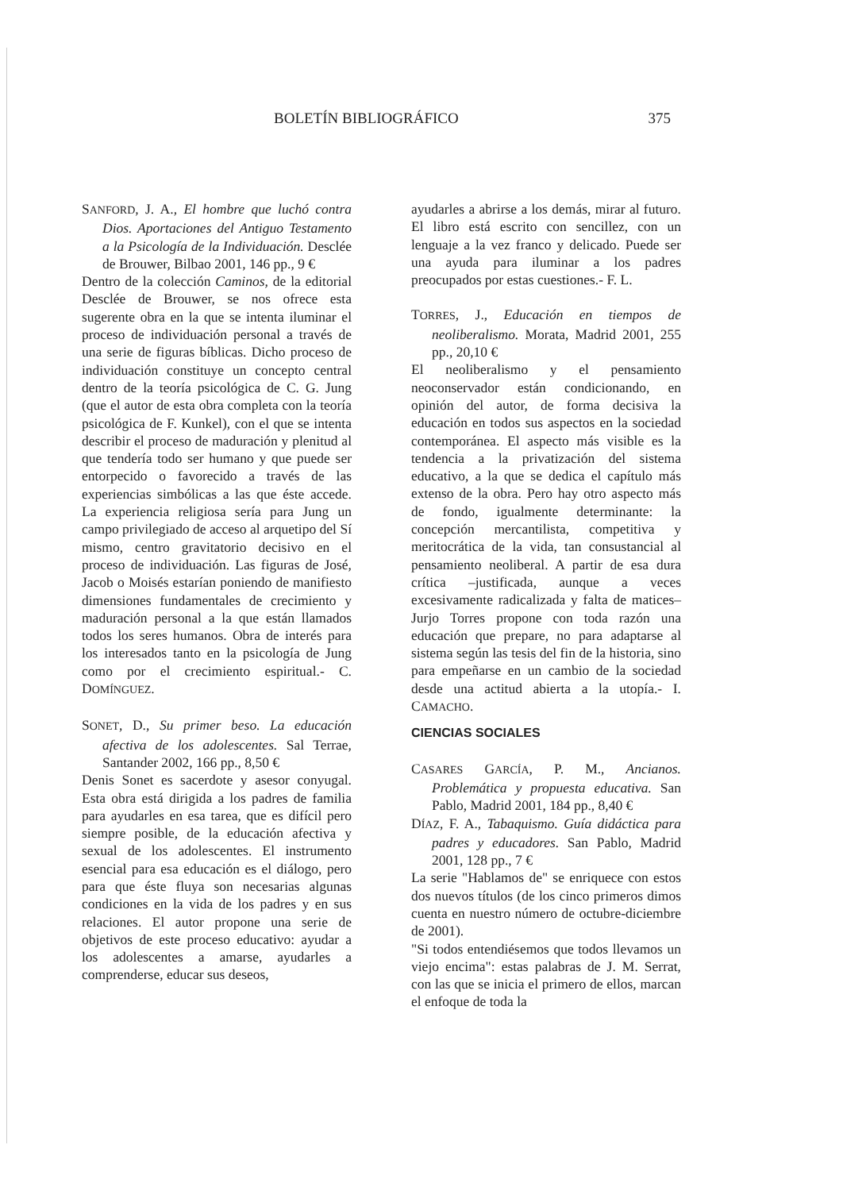BOLETÍN BIBLIOGRÁFICO 375
SANFORD, J. A., El hombre que luchó contra Dios. Aportaciones del Antiguo Testamento a la Psicología de la Individuación. Desclée de Brouwer, Bilbao 2001, 146 pp., 9 €
Dentro de la colección Caminos, de la editorial Desclée de Brouwer, se nos ofrece esta sugerente obra en la que se intenta iluminar el proceso de individuación personal a través de una serie de figuras bíblicas. Dicho proceso de individuación constituye un concepto central dentro de la teoría psicológica de C. G. Jung (que el autor de esta obra completa con la teoría psicológica de F. Kunkel), con el que se intenta describir el proceso de maduración y plenitud al que tendería todo ser humano y que puede ser entorpecido o favorecido a través de las experiencias simbólicas a las que éste accede. La experiencia religiosa sería para Jung un campo privilegiado de acceso al arquetipo del Sí mismo, centro gravitatorio decisivo en el proceso de individuación. Las figuras de José, Jacob o Moisés estarían poniendo de manifiesto dimensiones fundamentales de crecimiento y maduración personal a la que están llamados todos los seres humanos. Obra de interés para los interesados tanto en la psicología de Jung como por el crecimiento espiritual.- C. DOMÍNGUEZ.
SONET, D., Su primer beso. La educación afectiva de los adolescentes. Sal Terrae, Santander 2002, 166 pp., 8,50 €
Denis Sonet es sacerdote y asesor conyugal. Esta obra está dirigida a los padres de familia para ayudarles en esa tarea, que es difícil pero siempre posible, de la educación afectiva y sexual de los adolescentes. El instrumento esencial para esa educación es el diálogo, pero para que éste fluya son necesarias algunas condiciones en la vida de los padres y en sus relaciones. El autor propone una serie de objetivos de este proceso educativo: ayudar a los adolescentes a amarse, ayudarles a comprenderse, educar sus deseos,
ayudarles a abrirse a los demás, mirar al futuro. El libro está escrito con sencillez, con un lenguaje a la vez franco y delicado. Puede ser una ayuda para iluminar a los padres preocupados por estas cuestiones.- F. L.
TORRES, J., Educación en tiempos de neoliberalismo. Morata, Madrid 2001, 255 pp., 20,10 €
El neoliberalismo y el pensamiento neoconservador están condicionando, en opinión del autor, de forma decisiva la educación en todos sus aspectos en la sociedad contemporánea. El aspecto más visible es la tendencia a la privatización del sistema educativo, a la que se dedica el capítulo más extenso de la obra. Pero hay otro aspecto más de fondo, igualmente determinante: la concepción mercantilista, competitiva y meritocrática de la vida, tan consustancial al pensamiento neoliberal. A partir de esa dura crítica –justificada, aunque a veces excesivamente radicalizada y falta de matices– Jurjo Torres propone con toda razón una educación que prepare, no para adaptarse al sistema según las tesis del fin de la historia, sino para empeñarse en un cambio de la sociedad desde una actitud abierta a la utopía.- I. CAMACHO.
CIENCIAS SOCIALES
CASARES GARCÍA, P. M., Ancianos. Problemática y propuesta educativa. San Pablo, Madrid 2001, 184 pp., 8,40 €
DÍAZ, F. A., Tabaquismo. Guía didáctica para padres y educadores. San Pablo, Madrid 2001, 128 pp., 7 €
La serie "Hablamos de" se enriquece con estos dos nuevos títulos (de los cinco primeros dimos cuenta en nuestro número de octubre-diciembre de 2001).
"Si todos entendiésemos que todos llevamos un viejo encima": estas palabras de J. M. Serrat, con las que se inicia el primero de ellos, marcan el enfoque de toda la